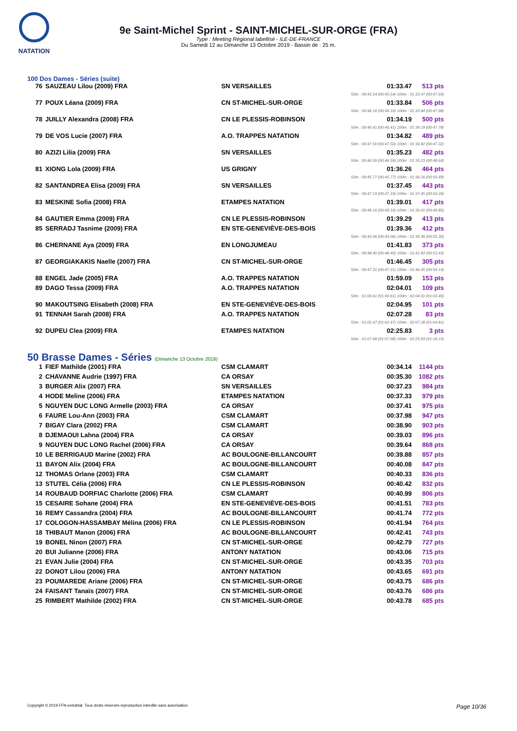NATATION
9e Saint-Michel Sprint - SAINT-MICHEL-SUR-ORGE (FRA)
Type : Meeting Régional labellisé - ILE-DE-FRANCE
Du Samedi 12 au Dimanche 13 Octobre 2019 - Bassin de : 25 m.
100 Dos Dames - Séries (suite)
| 76 | SAUZEAU Lilou (2009) FRA | SN VERSAILLES | 01:33.47 | 513 pts |
| 50m : 00:45.54 (00:45.54) 100m : 01:33.47 (00:47.93) | | | | |
| 77 | POUX Léana (2009) FRA | CN ST-MICHEL-SUR-ORGE | 01:33.84 | 506 pts |
| 50m : 00:46.16 (00:46.16) 100m : 01:33.84 (00:47.68) | | | | |
| 78 | JUILLY Alexandra (2008) FRA | CN LE PLESSIS-ROBINSON | 01:34.19 | 500 pts |
| 50m : 00:46.41 (00:46.41) 100m : 01:34.19 (00:47.78) | | | | |
| 79 | DE VOS Lucie (2007) FRA | A.O. TRAPPES NATATION | 01:34.82 | 489 pts |
| 50m : 00:47.50 (00:47.50) 100m : 01:34.82 (00:47.32) | | | | |
| 80 | AZIZI Lilia (2009) FRA | SN VERSAILLES | 01:35.23 | 482 pts |
| 50m : 00:46.59 (00:46.59) 100m : 01:35.23 (00:48.64) | | | | |
| 81 | XIONG Lola (2009) FRA | US GRIGNY | 01:36.26 | 464 pts |
| 50m : 00:45.77 (00:45.77) 100m : 01:36.26 (00:50.49) | | | | |
| 82 | SANTANDREA Elisa (2009) FRA | SN VERSAILLES | 01:37.45 | 443 pts |
| 50m : 00:47.19 (00:47.19) 100m : 01:37.45 (00:50.26) | | | | |
| 83 | MESKINE Sofia (2008) FRA | ETAMPES NATATION | 01:39.01 | 417 pts |
| 50m : 00:49.16 (00:49.16) 100m : 01:39.01 (00:49.85) | | | | |
| 84 | GAUTIER Emma (2009) FRA | CN LE PLESSIS-ROBINSON | 01:39.29 | 413 pts |
| 85 | SERRADJ Tasnime (2009) FRA | EN STE-GENEVIÈVE-DES-BOIS | 01:39.36 | 412 pts |
| 50m : 00:44.06 (00:44.06) 100m : 01:39.36 (00:55.30) | | | | |
| 86 | CHERNANE Aya (2009) FRA | EN LONGJUMEAU | 01:41.83 | 373 pts |
| 50m : 00:48.40 (00:48.40) 100m : 01:41.83 (00:53.43) | | | | |
| 87 | GEORGIAKAKIS Naelle (2007) FRA | CN ST-MICHEL-SUR-ORGE | 01:46.45 | 305 pts |
| 50m : 00:47.31 (00:47.31) 100m : 01:46.45 (00:59.14) | | | | |
| 88 | ENGEL Jade (2005) FRA | A.O. TRAPPES NATATION | 01:59.09 | 153 pts |
| 89 | DAGO Tessa (2009) FRA | A.O. TRAPPES NATATION | 02:04.01 | 109 pts |
| 50m : 01:00.61 (01:00.61) 100m : 02:04.01 (01:03.40) | | | | |
| 90 | MAKOUTSING Elisabeth (2008) FRA | EN STE-GENEVIÈVE-DES-BOIS | 02:04.95 | 101 pts |
| 91 | TENNAH Sarah (2008) FRA | A.O. TRAPPES NATATION | 02:07.28 | 83 pts |
| 50m : 01:02.47 (01:02.47) 100m : 02:07.28 (01:04.81) | | | | |
| 92 | DUPEU Clea (2009) FRA | ETAMPES NATATION | 02:25.83 | 3 pts |
| 50m : 01:07.68 (01:07.68) 100m : 02:25.83 (01:18.15) | | | | |
50 Brasse Dames - Séries (Dimanche 13 Octobre 2019)
| 1 | FIEF Mathilde (2001) FRA | CSM CLAMART | 00:34.14 | 1144 pts |
| 2 | CHAVANNE Audrie (1997) FRA | CA ORSAY | 00:35.30 | 1082 pts |
| 3 | BURGER Alix (2007) FRA | SN VERSAILLES | 00:37.23 | 984 pts |
| 4 | HODE Meline (2006) FRA | ETAMPES NATATION | 00:37.33 | 979 pts |
| 5 | NGUYEN DUC LONG Armelle (2003) FRA | CA ORSAY | 00:37.41 | 975 pts |
| 6 | FAURE Lou-Ann (2003) FRA | CSM CLAMART | 00:37.98 | 947 pts |
| 7 | BIGAY Clara (2002) FRA | CSM CLAMART | 00:38.90 | 903 pts |
| 8 | DJEMAOUI Lahna (2004) FRA | CA ORSAY | 00:39.03 | 896 pts |
| 9 | NGUYEN DUC LONG Rachel (2006) FRA | CA ORSAY | 00:39.64 | 868 pts |
| 10 | LE BERRIGAUD Marine (2002) FRA | AC BOULOGNE-BILLANCOURT | 00:39.88 | 857 pts |
| 11 | BAYON Alix (2004) FRA | AC BOULOGNE-BILLANCOURT | 00:40.08 | 847 pts |
| 12 | THOMAS Orlane (2003) FRA | CSM CLAMART | 00:40.33 | 836 pts |
| 13 | STUTEL Célia (2006) FRA | CN LE PLESSIS-ROBINSON | 00:40.42 | 832 pts |
| 14 | ROUBAUD DORFIAC Charlotte (2006) FRA | CSM CLAMART | 00:40.99 | 806 pts |
| 15 | CESAIRE Sohane (2004) FRA | EN STE-GENEVIÈVE-DES-BOIS | 00:41.51 | 783 pts |
| 16 | REMY Cassandra (2004) FRA | AC BOULOGNE-BILLANCOURT | 00:41.74 | 772 pts |
| 17 | COLOGON-HASSAMBAY Mélina (2006) FRA | CN LE PLESSIS-ROBINSON | 00:41.94 | 764 pts |
| 18 | THIBAUT Manon (2006) FRA | AC BOULOGNE-BILLANCOURT | 00:42.41 | 743 pts |
| 19 | BONEL Ninon (2007) FRA | CN ST-MICHEL-SUR-ORGE | 00:42.79 | 727 pts |
| 20 | BUI Julianne (2006) FRA | ANTONY NATATION | 00:43.06 | 715 pts |
| 21 | EVAN Julie (2004) FRA | CN ST-MICHEL-SUR-ORGE | 00:43.35 | 703 pts |
| 22 | DONOT Lilou (2006) FRA | ANTONY NATATION | 00:43.65 | 691 pts |
| 23 | POUMAREDE Ariane (2006) FRA | CN ST-MICHEL-SUR-ORGE | 00:43.75 | 686 pts |
| 24 | FAISANT Tanaïs (2007) FRA | CN ST-MICHEL-SUR-ORGE | 00:43.76 | 686 pts |
| 25 | RIMBERT Mathilde (2002) FRA | CN ST-MICHEL-SUR-ORGE | 00:43.78 | 685 pts |
Copyright © 2019 FFN-extraNat. Tous droits réservés reproduction interdite sans autorisation. Page 10/36